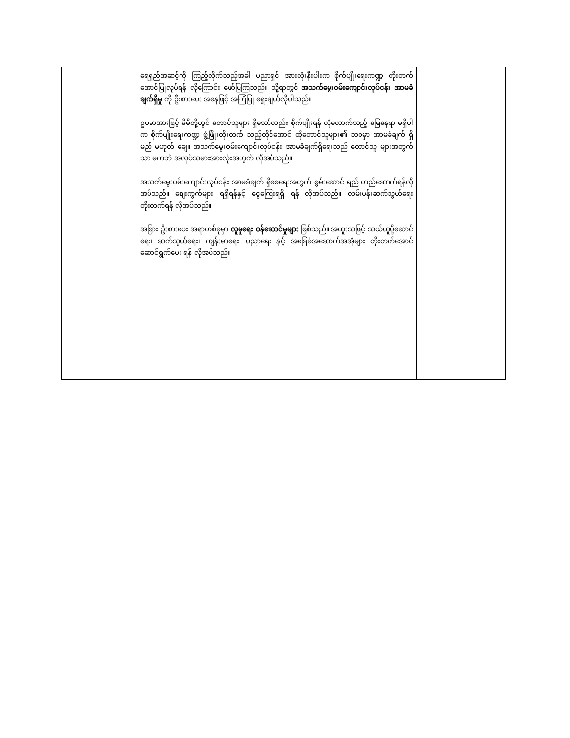| | ရေရှည်အဆင့်ကို ကြည့်လိုက်သည့်အခါ ပညာရှင် အားလုံးနီးပါးက စိုက်ပျိုးရေးကဏ္ဍ တိုးတက်အောင်ပြုလုပ်ရန် လိုကြောင်း ဖော်ပြကြသည်။ သို့ရာတွင် အသက်မွေးဝမ်းကျောင်းလုပ်ငန်း အာမခံချက်ရှိမှု ကို ဦးစားပေး အနေဖြင့် အကြံပြု ရွေးချယ်လိုပါသည်။ ဥပမာအားဖြင့် မိမိတို့တွင် တောင်သူများ ရှိသော်လည်း စိုက်ပျိုးရန် လုံလောက်သည့် မြေနေရာ မရှိပါက စိုက်ပျိုးရေးကဏ္ဍ ဖွံ့ဖြိုးတိုးတက် သည့်တိုင်အောင် ထိုတောင်သူများ၏ ဘဝမှာ အာမခံချက် ရှိမည် မဟုတ် ချေ။ အသက်မွေးဝမ်းကျောင်းလုပ်ငန်း အာမခံချက်ရှိရေးသည် တောင်သူ များအတွက်သာ မကဘဲ အလုပ်သမားအားလုံးအတွက် လိုအပ်သည်။ အသက်မွေးဝမ်းကျောင်းလုပ်ငန်း အာမခံချက် ရှိစေရေးအတွက် စွမ်းဆောင် ရည် တည်ဆောက်ရန်လိုအပ်သည်။ စျေးကွက်များ ရရှိရန်နှင့် ငွေကြေးရရှိ ရန် လိုအပ်သည်။ လမ်းပန်းဆက်သွယ်ရေး တိုးတက်ရန် လိုအပ်သည်။ အခြား ဦးစားပေး အရာတစ်ခုမှာ လူမှုရေး ဝန်ဆောင်မှုများ ဖြစ်သည်။ အထူးသဖြင့် သယ်ယူပို့ဆောင်ရေး၊ ဆက်သွယ်ရေး၊ ကျန်းမာရေး၊ ပညာရေး နှင့် အခြေခံအဆောက်အအုံများ တိုးတက်အောင် ဆောင်ရွက်ပေး ရန် လိုအပ်သည်။ | |